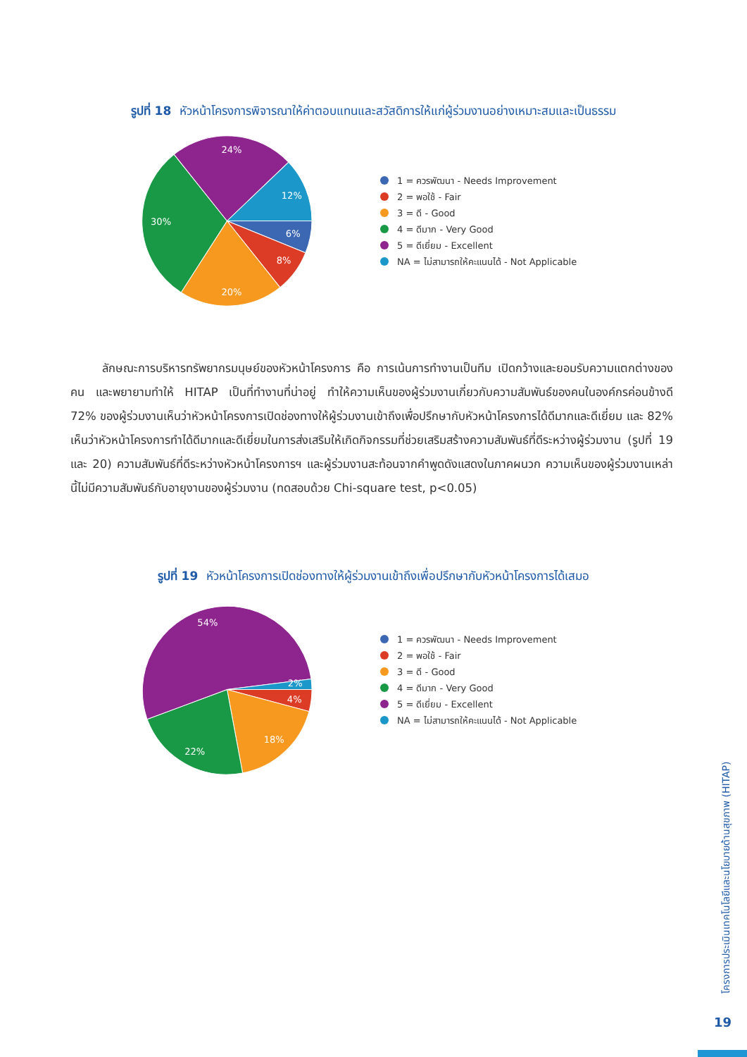รูปที่ 18 หัวหน้าโครงการพิจารณาให้ค่าตอบแทนและสวัสดิการให้แก่ผู้ร่วมงานอย่างเหมาะสมและเป็นธรรม
6%
8%
20%
30%
24%
12%
1 = ควรพัฒนา - Needs Improvement
2 = พอใช้ - Fair
3 = ดี - Good
4 = ดีมาก - Very Good
5 = ดีเยี่ยม - Excellent
NA = ไม่สามารถให้คะแนนได้ - Not Applicable
ลักษณะการบริหารทรัพยากรมนุษย์ของหัวหน้าโครงการ คือ การเน้นการทำงานเป็นทีม เปิดกว้างและยอมรับความแตกต่างของคน และพยายามทำให้ HITAP เป็นที่ทำงานที่น่าอยู่ ทำให้ความเห็นของผู้ร่วมงานเกี่ยวกับความสัมพันธ์ของคนในองค์กรค่อนข้างดี 72% ของผู้ร่วมงานเห็นว่าหัวหน้าโครงการเปิดช่องทางให้ผู้ร่วมงานเข้าถึงเพื่อปรึกษากับหัวหน้าโครงการได้ดีมากและดีเยี่ยม และ 82% เห็นว่าหัวหน้าโครงการทำได้ดีมากและดีเยี่ยมในการส่งเสริมให้เกิดกิจกรรมที่ช่วยเสริมสร้างความสัมพันธ์ที่ดีระหว่างผู้ร่วมงาน (รูปที่ 19 และ 20) ความสัมพันธ์ที่ดีระหว่างหัวหน้าโครงการฯ และผู้ร่วมงานสะท้อนจากคำพูดดังแสดงในภาคผนวก ความเห็นของผู้ร่วมงานเหล่านี้ไม่มีความสัมพันธ์กับอายุงานของผู้ร่วมงาน (ทดสอบด้วย Chi-square test, p<0.05)
รูปที่ 19 หัวหน้าโครงการเปิดช่องทางให้ผู้ร่วมงานเข้าถึงเพื่อปรึกษากับหัวหน้าโครงการได้เสมอ
2%
4%
18%
22%
54%
1 = ควรพัฒนา - Needs Improvement
2 = พอใช้ - Fair
3 = ดี - Good
4 = ดีมาก - Very Good
5 = ดีเยี่ยม - Excellent
NA = ไม่สามารถให้คะแนนได้ - Not Applicable
โครงการประเมินเทคโนโลยีและนโยบายด้านสุขภาพ (HITAP)
19